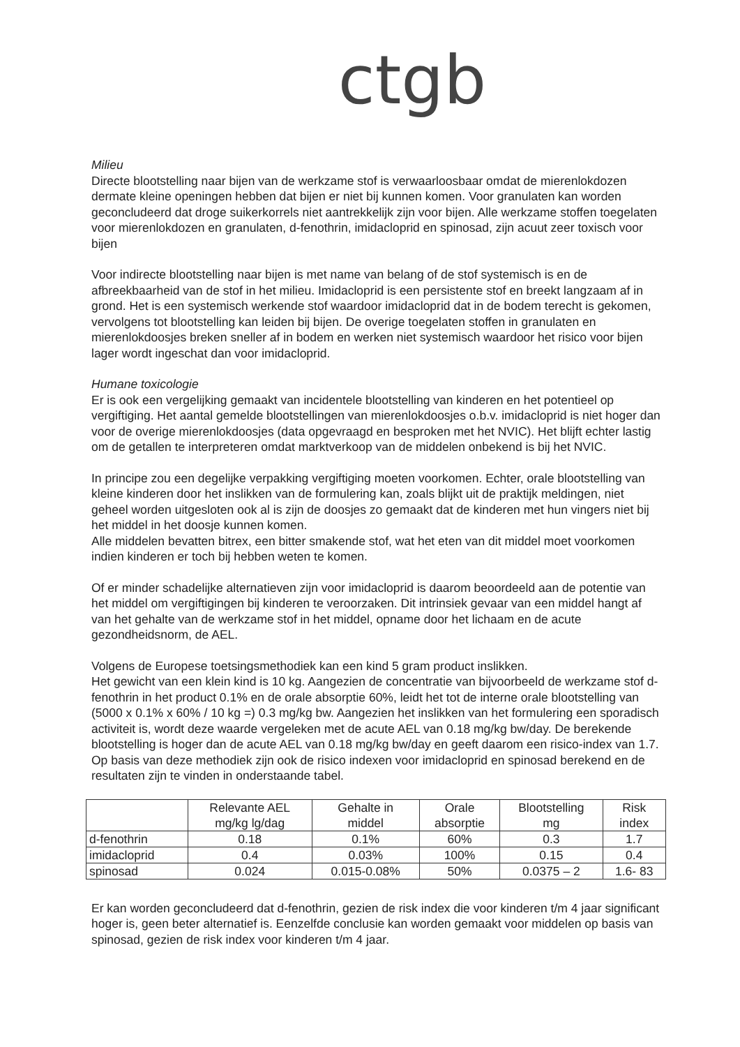ctgb
Milieu
Directe blootstelling naar bijen van de werkzame stof is verwaarloosbaar omdat de mierenlokdozen dermate kleine openingen hebben dat bijen er niet bij kunnen komen. Voor granulaten kan worden geconcludeerd dat droge suikerkorrels niet aantrekkelijk zijn voor bijen. Alle werkzame stoffen toegelaten voor mierenlokdozen en granulaten, d-fenothrin, imidacloprid en spinosad, zijn acuut zeer toxisch voor bijen
Voor indirecte blootstelling naar bijen is met name van belang of de stof systemisch is en de afbreekbaarheid van de stof in het milieu. Imidacloprid is een persistente stof en breekt langzaam af in grond. Het is een systemisch werkende stof waardoor imidacloprid dat in de bodem terecht is gekomen, vervolgens tot blootstelling kan leiden bij bijen. De overige toegelaten stoffen in granulaten en mierenlokdoosjes breken sneller af in bodem en werken niet systemisch waardoor het risico voor bijen lager wordt ingeschat dan voor imidacloprid.
Humane toxicologie
Er is ook een vergelijking gemaakt van incidentele blootstelling van kinderen en het potentieel op vergiftiging. Het aantal gemelde blootstellingen van mierenlokdoosjes o.b.v. imidacloprid is niet hoger dan voor de overige mierenlokdoosjes (data opgevraagd en besproken met het NVIC). Het blijft echter lastig om de getallen te interpreteren omdat marktverkoop van de middelen onbekend is bij het NVIC.
In principe zou een degelijke verpakking vergiftiging moeten voorkomen. Echter, orale blootstelling van kleine kinderen door het inslikken van de formulering kan, zoals blijkt uit de praktijk meldingen, niet geheel worden uitgesloten ook al is zijn de doosjes zo gemaakt dat de kinderen met hun vingers niet bij het middel in het doosje kunnen komen.
Alle middelen bevatten bitrex, een bitter smakende stof, wat het eten van dit middel moet voorkomen indien kinderen er toch bij hebben weten te komen.
Of er minder schadelijke alternatieven zijn voor imidacloprid is daarom beoordeeld aan de potentie van het middel om vergiftigingen bij kinderen te veroorzaken. Dit intrinsiek gevaar van een middel hangt af van het gehalte van de werkzame stof in het middel, opname door het lichaam en de acute gezondheidsnorm, de AEL.
Volgens de Europese toetsingsmethodiek kan een kind 5 gram product inslikken.
Het gewicht van een klein kind is 10 kg. Aangezien de concentratie van bijvoorbeeld de werkzame stof d-fenothrin in het product 0.1% en de orale absorptie 60%, leidt het tot de interne orale blootstelling van (5000 x 0.1% x 60% / 10 kg =) 0.3 mg/kg bw. Aangezien het inslikken van het formulering een sporadisch activiteit is, wordt deze waarde vergeleken met de acute AEL van 0.18 mg/kg bw/day. De berekende blootstelling is hoger dan de acute AEL van 0.18 mg/kg bw/day en geeft daarom een risico-index van 1.7. Op basis van deze methodiek zijn ook de risico indexen voor imidacloprid en spinosad berekend en de resultaten zijn te vinden in onderstaande tabel.
| | Relevante AEL mg/kg lg/dag | Gehalte in middel | Orale absorptie | Blootstelling mg | Risk index |
| --- | --- | --- | --- | --- | --- |
| d-fenothrin | 0.18 | 0.1% | 60% | 0.3 | 1.7 |
| imidacloprid | 0.4 | 0.03% | 100% | 0.15 | 0.4 |
| spinosad | 0.024 | 0.015-0.08% | 50% | 0.0375 – 2 | 1.6- 83 |
Er kan worden geconcludeerd dat d-fenothrin, gezien de risk index die voor kinderen t/m 4 jaar significant hoger is, geen beter alternatief is. Eenzelfde conclusie kan worden gemaakt voor middelen op basis van spinosad, gezien de risk index voor kinderen t/m 4 jaar.